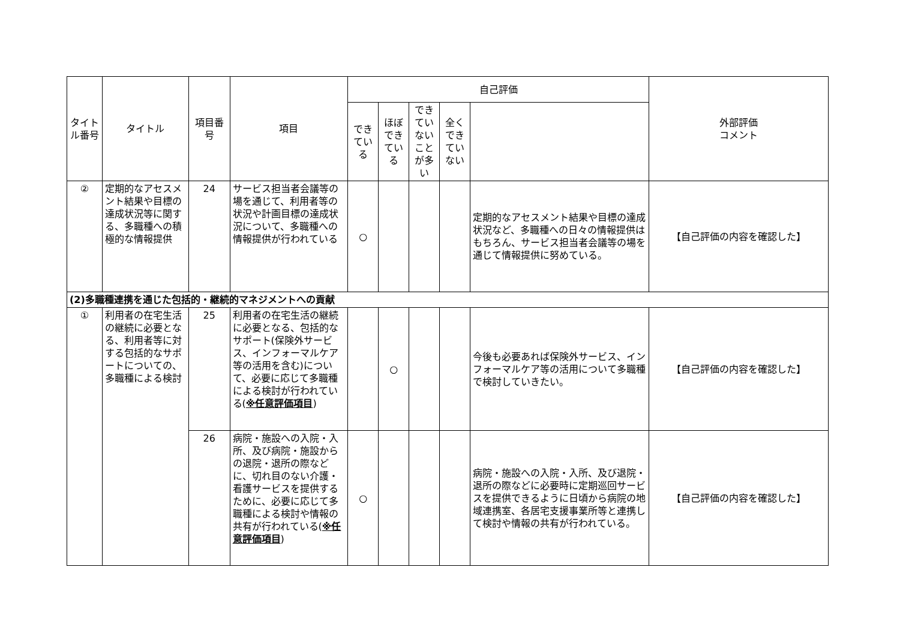| タイトル番号 | タイトル | 項目番号 | 項目 | 自己評価 | | | | | 外部評価 コメント |
| --- | --- | --- | --- | --- | --- | --- | --- | --- | --- |
| | | | | できている | ほぼできている | できていないことが多い | 全くできていない | | |
| ② | 定期的なアセスメント結果や目標の達成状況等に関する、多職種への積極的な情報提供 | 24 | サービス担当者会議等の場を通じて、利用者等の状況や計画目標の達成状況について、多職種への情報提供が行われている | ○ | | | | 定期的なアセスメント結果や目標の達成状況など、多職種への日々の情報提供はもちろん、サービス担当者会議等の場を通じて情報提供に努めている。 | 【自己評価の内容を確認した】 |
| (2)多職種連携を通じた包括的・継続的マネジメントへの貢献 | | | | | | | | | |
| ① | 利用者の在宅生活の継続に必要となる、利用者等に対する包括的なサポートについての、多職種による検討 | 25 | 利用者の在宅生活の継続に必要となる、包括的なサポート(保険外サービス、インフォーマルケア等の活用を含む)について、必要に応じて多職種による検討が行われている( ※任意評価項目 ) | | ○ | | | 今後も必要あれば保険外サービス、インフォーマルケア等の活用について多職種で検討していきたい。 | 【自己評価の内容を確認した】 |
| | | 26 | 病院・施設への入院・入所、及び病院・施設からの退院・退所の際などに、切れ目のない介護・看護サービスを提供するために、必要に応じて多職種による検討や情報の共有が行われている( ※任意評価項目 ) | ○ | | | | 病院・施設への入院・入所、及び退院・退所の際などに必要時に定期巡回サービスを提供できるように日頃から病院の地域連携室、各居宅支援事業所等と連携して検討や情報の共有が行われている。 | 【自己評価の内容を確認した】 |